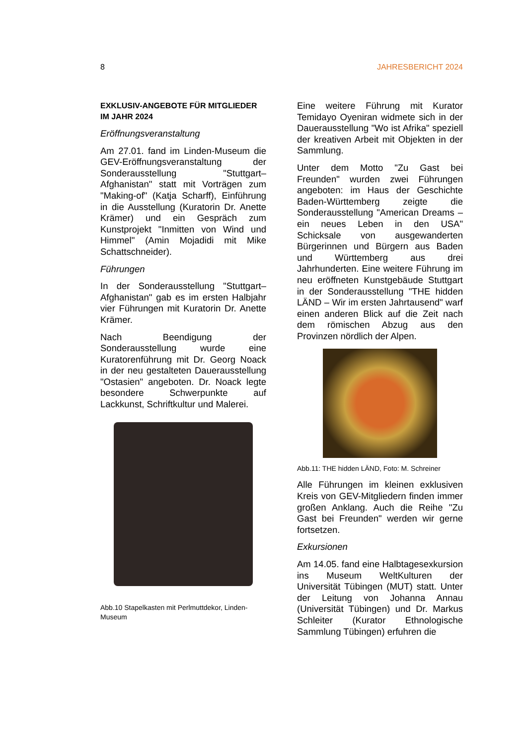8 JAHRESBERICHT 2024
EXKLUSIV-ANGEBOTE FÜR MITGLIEDER IM JAHR 2024
Eröffnungsveranstaltung
Am 27.01. fand im Linden-Museum die GEV-Eröffnungsveranstaltung der Sonderausstellung "Stuttgart–Afghanistan" statt mit Vorträgen zum "Making-of" (Katja Scharff), Einführung in die Ausstellung (Kuratorin Dr. Anette Krämer) und ein Gespräch zum Kunstprojekt "Inmitten von Wind und Himmel" (Amin Mojadidi mit Mike Schattschneider).
Führungen
In der Sonderausstellung "Stuttgart–Afghanistan" gab es im ersten Halbjahr vier Führungen mit Kuratorin Dr. Anette Krämer.
Nach Beendigung der Sonderausstellung wurde eine Kuratorenführung mit Dr. Georg Noack in der neu gestalteten Dauerausstellung "Ostasien" angeboten. Dr. Noack legte besondere Schwerpunkte auf Lackkunst, Schriftkultur und Malerei.
Abb.10 Stapelkasten mit Perlmuttdekor, Linden-Museum
Eine weitere Führung mit Kurator Temidayo Oyeniran widmete sich in der Dauerausstellung "Wo ist Afrika" speziell der kreativen Arbeit mit Objekten in der Sammlung.
Unter dem Motto "Zu Gast bei Freunden" wurden zwei Führungen angeboten: im Haus der Geschichte Baden-Württemberg zeigte die Sonderausstellung "American Dreams – ein neues Leben in den USA" Schicksale von ausgewanderten Bürgerinnen und Bürgern aus Baden und Württemberg aus drei Jahrhunderten. Eine weitere Führung im neu eröffneten Kunstgebäude Stuttgart in der Sonderausstellung "THE hidden LÄND – Wir im ersten Jahrtausend" warf einen anderen Blick auf die Zeit nach dem römischen Abzug aus den Provinzen nördlich der Alpen.
Abb.11: THE hidden LÄND, Foto: M. Schreiner
Alle Führungen im kleinen exklusiven Kreis von GEV-Mitgliedern finden immer großen Anklang. Auch die Reihe "Zu Gast bei Freunden" werden wir gerne fortsetzen.
Exkursionen
Am 14.05. fand eine Halbtagesexkursion ins Museum WeltKulturen der Universität Tübingen (MUT) statt. Unter der Leitung von Johanna Annau (Universität Tübingen) und Dr. Markus Schleiter (Kurator Ethnologische Sammlung Tübingen) erfuhren die